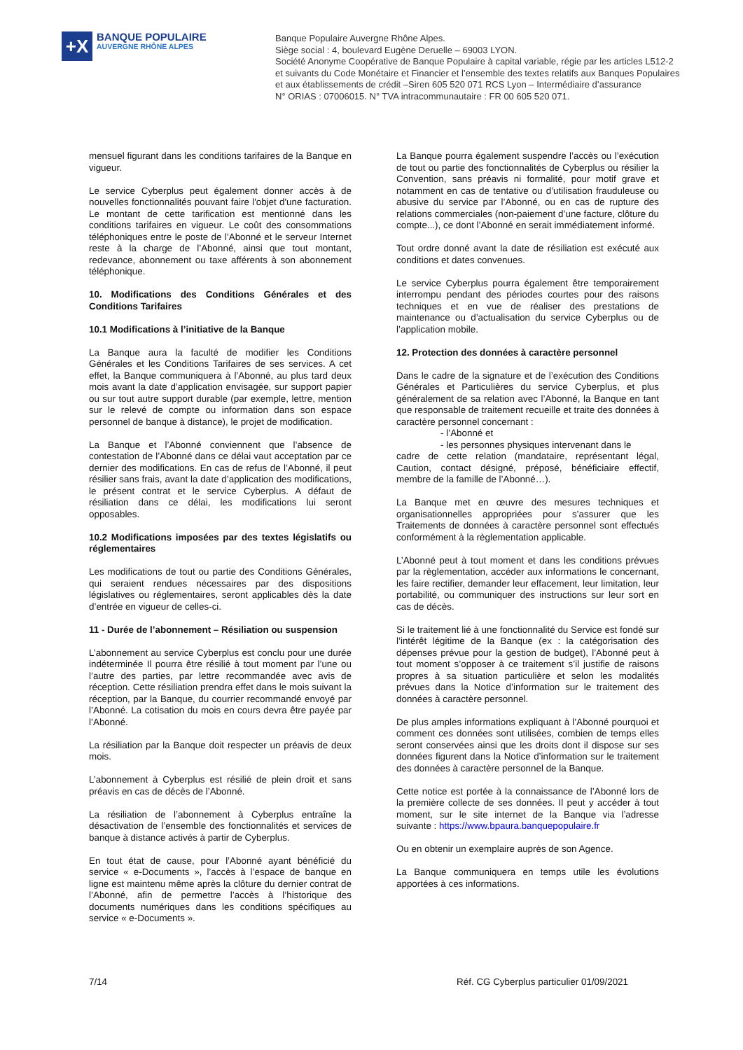+X
BANQUE POPULAIRE
AUVERGNE RHÔNE ALPES
Banque Populaire Auvergne Rhône Alpes.
Siège social : 4, boulevard Eugène Deruelle – 69003 LYON.
Société Anonyme Coopérative de Banque Populaire à capital variable, régie par les articles L512-2
et suivants du Code Monétaire et Financier et l’ensemble des textes relatifs aux Banques Populaires
et aux établissements de crédit –Siren 605 520 071 RCS Lyon – Intermédiaire d’assurance
N° ORIAS : 07006015. N° TVA intracommunautaire : FR 00 605 520 071.
mensuel figurant dans les conditions tarifaires de la Banque en vigueur.
Le service Cyberplus peut également donner accès à de nouvelles fonctionnalités pouvant faire l'objet d'une facturation. Le montant de cette tarification est mentionné dans les conditions tarifaires en vigueur. Le coût des consommations téléphoniques entre le poste de l’Abonné et le serveur Internet reste à la charge de l’Abonné, ainsi que tout montant, redevance, abonnement ou taxe afférents à son abonnement téléphonique.
10. Modifications des Conditions Générales et des Conditions Tarifaires
10.1 Modifications à l’initiative de la Banque
La Banque aura la faculté de modifier les Conditions Générales et les Conditions Tarifaires de ses services. A cet effet, la Banque communiquera à l’Abonné, au plus tard deux mois avant la date d’application envisagée, sur support papier ou sur tout autre support durable (par exemple, lettre, mention sur le relevé de compte ou information dans son espace personnel de banque à distance), le projet de modification.
La Banque et l’Abonné conviennent que l’absence de contestation de l’Abonné dans ce délai vaut acceptation par ce dernier des modifications. En cas de refus de l’Abonné, il peut résilier sans frais, avant la date d’application des modifications, le présent contrat et le service Cyberplus. A défaut de résiliation dans ce délai, les modifications lui seront opposables.
10.2 Modifications imposées par des textes législatifs ou réglementaires
Les modifications de tout ou partie des Conditions Générales, qui seraient rendues nécessaires par des dispositions législatives ou réglementaires, seront applicables dès la date d’entrée en vigueur de celles-ci.
11 - Durée de l’abonnement – Résiliation ou suspension
L’abonnement au service Cyberplus est conclu pour une durée indéterminée Il pourra être résilié à tout moment par l’une ou l’autre des parties, par lettre recommandée avec avis de réception. Cette résiliation prendra effet dans le mois suivant la réception, par la Banque, du courrier recommandé envoyé par l’Abonné. La cotisation du mois en cours devra être payée par l’Abonné.
La résiliation par la Banque doit respecter un préavis de deux mois.
L’abonnement à Cyberplus est résilié de plein droit et sans préavis en cas de décès de l’Abonné.
La résiliation de l’abonnement à Cyberplus entraîne la désactivation de l’ensemble des fonctionnalités et services de banque à distance activés à partir de Cyberplus.
En tout état de cause, pour l’Abonné ayant bénéficié du service « e-Documents », l’accès à l’espace de banque en ligne est maintenu même après la clôture du dernier contrat de l’Abonné, afin de permettre l’accès à l’historique des documents numériques dans les conditions spécifiques au service « e-Documents ».
La Banque pourra également suspendre l’accès ou l’exécution de tout ou partie des fonctionnalités de Cyberplus ou résilier la Convention, sans préavis ni formalité, pour motif grave et notamment en cas de tentative ou d’utilisation frauduleuse ou abusive du service par l’Abonné, ou en cas de rupture des relations commerciales (non-paiement d’une facture, clôture du compte...), ce dont l’Abonné en serait immédiatement informé.
Tout ordre donné avant la date de résiliation est exécuté aux conditions et dates convenues.
Le service Cyberplus pourra également être temporairement interrompu pendant des périodes courtes pour des raisons techniques et en vue de réaliser des prestations de maintenance ou d’actualisation du service Cyberplus ou de l’application mobile.
12. Protection des données à caractère personnel
Dans le cadre de la signature et de l’exécution des Conditions Générales et Particulières du service Cyberplus, et plus généralement de sa relation avec l’Abonné, la Banque en tant que responsable de traitement recueille et traite des données à caractère personnel concernant :
- l’Abonné et
- les personnes physiques intervenant dans le
cadre de cette relation (mandataire, représentant légal, Caution, contact désigné, préposé, bénéficiaire effectif, membre de la famille de l’Abonné…).
La Banque met en œuvre des mesures techniques et organisationnelles appropriées pour s’assurer que les Traitements de données à caractère personnel sont effectués conformément à la règlementation applicable.
L’Abonné peut à tout moment et dans les conditions prévues par la règlementation, accéder aux informations le concernant, les faire rectifier, demander leur effacement, leur limitation, leur portabilité, ou communiquer des instructions sur leur sort en cas de décès.
Si le traitement lié à une fonctionnalité du Service est fondé sur l’intérêt légitime de la Banque (ex : la catégorisation des dépenses prévue pour la gestion de budget), l’Abonné peut à tout moment s’opposer à ce traitement s’il justifie de raisons propres à sa situation particulière et selon les modalités prévues dans la Notice d’information sur le traitement des données à caractère personnel.
De plus amples informations expliquant à l’Abonné pourquoi et comment ces données sont utilisées, combien de temps elles seront conservées ainsi que les droits dont il dispose sur ses données figurent dans la Notice d’information sur le traitement des données à caractère personnel de la Banque.
Cette notice est portée à la connaissance de l’Abonné lors de la première collecte de ses données. Il peut y accéder à tout moment, sur le site internet de la Banque via l’adresse suivante : https://www.bpaura.banquepopulaire.fr
Ou en obtenir un exemplaire auprès de son Agence.
La Banque communiquera en temps utile les évolutions apportées à ces informations.
7/14 Réf. CG Cyberplus particulier 01/09/2021